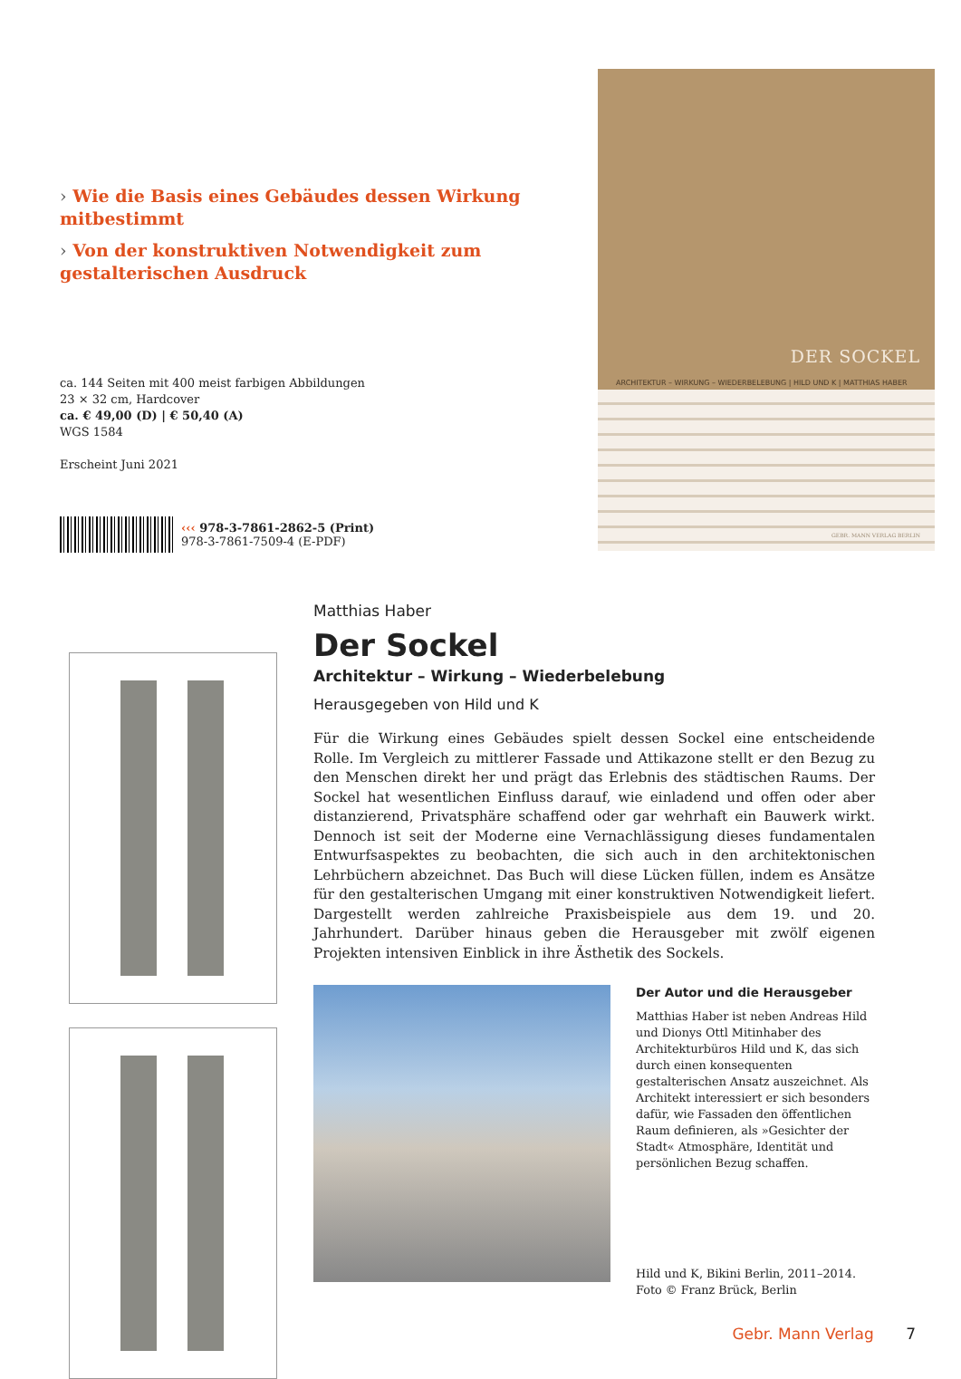› Wie die Basis eines Gebäudes dessen Wirkung mitbestimmt
› Von der konstruktiven Notwendigkeit zum gestalterischen Ausdruck
ca. 144 Seiten mit 400 meist farbigen Abbildungen
23 × 32 cm, Hardcover
ca. € 49,00 (D) | € 50,40 (A)
WGS 1584
Erscheint Juni 2021
‹‹‹ 978-3-7861-2862-5 (Print)
978-3-7861-7509-4 (E-PDF)
DER SOCKEL
ARCHITEKTUR – WIRKUNG – WIEDERBELEBUNG | HILD UND K | MATTHIAS HABER
GEBR. MANN VERLAG BERLIN
Matthias Haber
Der Sockel
Architektur – Wirkung – Wiederbelebung
Herausgegeben von Hild und K
Für die Wirkung eines Gebäudes spielt dessen Sockel eine entscheidende Rolle. Im Vergleich zu mittlerer Fassade und Attikazone stellt er den Bezug zu den Menschen direkt her und prägt das Erlebnis des städtischen Raums. Der Sockel hat wesentlichen Einfluss darauf, wie einladend und offen oder aber distanzierend, Privatsphäre schaffend oder gar wehrhaft ein Bauwerk wirkt. Dennoch ist seit der Moderne eine Vernachlässigung dieses fundamentalen Entwurfsaspektes zu beobachten, die sich auch in den architektonischen Lehrbüchern abzeichnet. Das Buch will diese Lücken füllen, indem es Ansätze für den gestalterischen Umgang mit einer konstruktiven Notwendigkeit liefert. Dargestellt werden zahlreiche Praxisbeispiele aus dem 19. und 20. Jahrhundert. Darüber hinaus geben die Herausgeber mit zwölf eigenen Projekten intensiven Einblick in ihre Ästhetik des Sockels.
Der Autor und die Herausgeber
Matthias Haber ist neben Andreas Hild und Dionys Ottl Mitinhaber des Architekturbüros Hild und K, das sich durch einen konsequenten gestalterischen Ansatz auszeichnet. Als Architekt interessiert er sich besonders dafür, wie Fassaden den öffentlichen Raum definieren, als »Gesichter der Stadt« Atmosphäre, Identität und persönlichen Bezug schaffen.
Hild und K, Bikini Berlin, 2011–2014.
Foto © Franz Brück, Berlin
Gebr. Mann Verlag 7